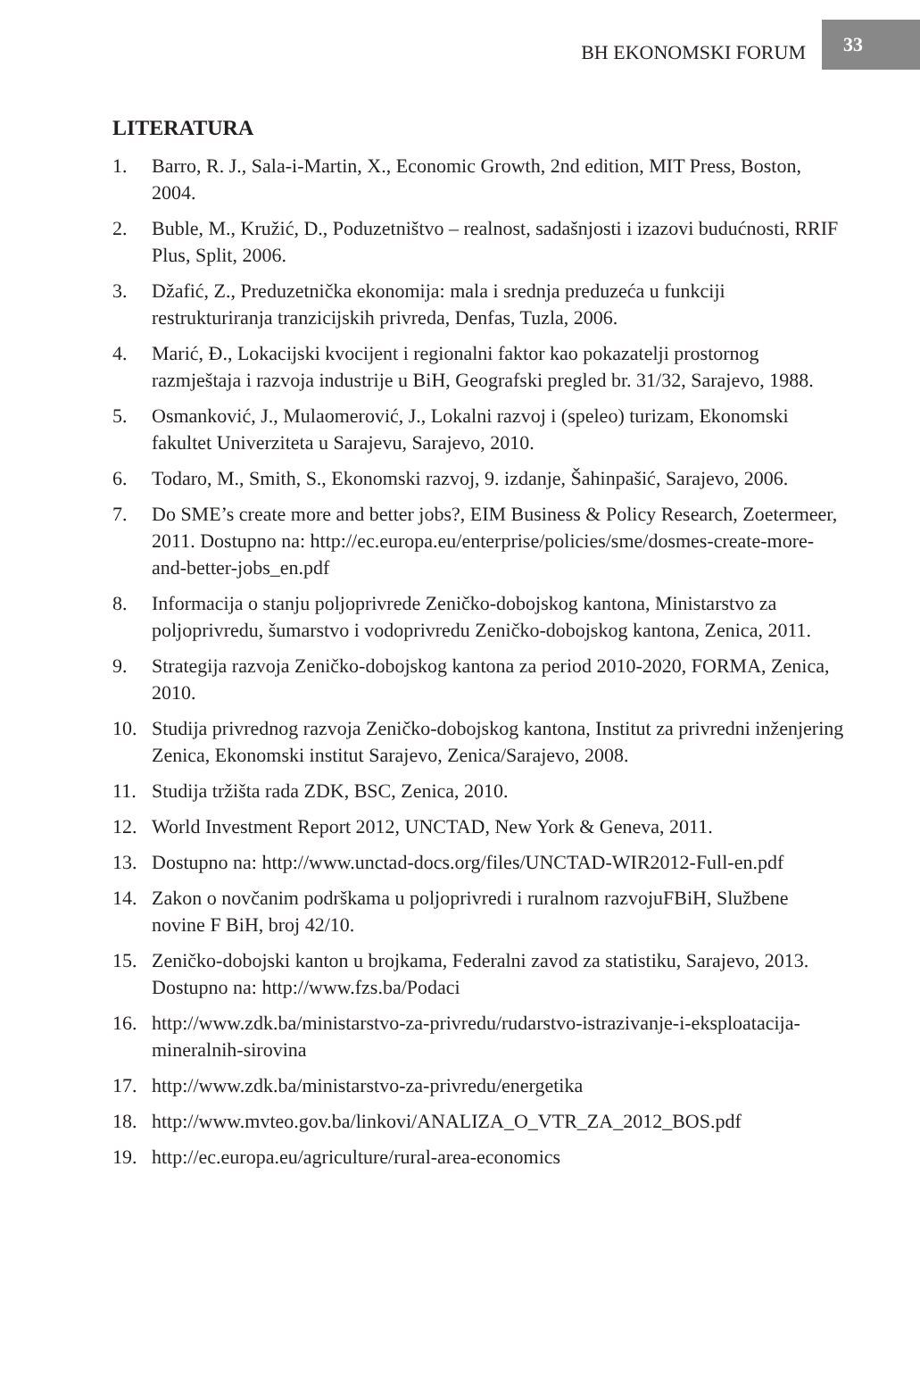BH EKONOMSKI FORUM 33
LITERATURA
1. Barro, R. J., Sala-i-Martin, X., Economic Growth, 2nd edition, MIT Press, Boston, 2004.
2. Buble, M., Kružić, D., Poduzetništvo – realnost, sadašnjosti i izazovi budućnosti, RRIF Plus, Split, 2006.
3. Džafić, Z., Preduzetnička ekonomija: mala i srednja preduzeća u funkciji restrukturiranja tranzicijskih privreda, Denfas, Tuzla, 2006.
4. Marić, Đ., Lokacijski kvocijent i regionalni faktor kao pokazatelji prostornog razmještaja i razvoja industrije u BiH, Geografski pregled br. 31/32, Sarajevo, 1988.
5. Osmanković, J., Mulaomerović, J., Lokalni razvoj i (speleo) turizam, Ekonomski fakultet Univerziteta u Sarajevu, Sarajevo, 2010.
6. Todaro, M., Smith, S., Ekonomski razvoj, 9. izdanje, Šahinpašić, Sarajevo, 2006.
7. Do SME’s create more and better jobs?, EIM Business & Policy Research, Zoetermeer, 2011. Dostupno na: http://ec.europa.eu/enterprise/policies/sme/dosmes-create-more-and-better-jobs_en.pdf
8. Informacija o stanju poljoprivrede Zeničko-dobojskog kantona, Ministarstvo za poljoprivredu, šumarstvo i vodoprivredu Zeničko-dobojskog kantona, Zenica, 2011.
9. Strategija razvoja Zeničko-dobojskog kantona za period 2010-2020, FORMA, Zenica, 2010.
10. Studija privrednog razvoja Zeničko-dobojskog kantona, Institut za privredni inženjering Zenica, Ekonomski institut Sarajevo, Zenica/Sarajevo, 2008.
11. Studija tržišta rada ZDK, BSC, Zenica, 2010.
12. World Investment Report 2012, UNCTAD, New York & Geneva, 2011.
13. Dostupno na: http://www.unctad-docs.org/files/UNCTAD-WIR2012-Full-en.pdf
14. Zakon o novčanim podrškama u poljoprivredi i ruralnom razvojuFBiH, Službene novine F BiH, broj 42/10.
15. Zeničko-dobojski kanton u brojkama, Federalni zavod za statistiku, Sarajevo, 2013. Dostupno na: http://www.fzs.ba/Podaci
16. http://www.zdk.ba/ministarstvo-za-privredu/rudarstvo-istrazivanje-i-eksploatacija-mineralnih-sirovina
17. http://www.zdk.ba/ministarstvo-za-privredu/energetika
18. http://www.mvteo.gov.ba/linkovi/ANALIZA_O_VTR_ZA_2012_BOS.pdf
19. http://ec.europa.eu/agriculture/rural-area-economics